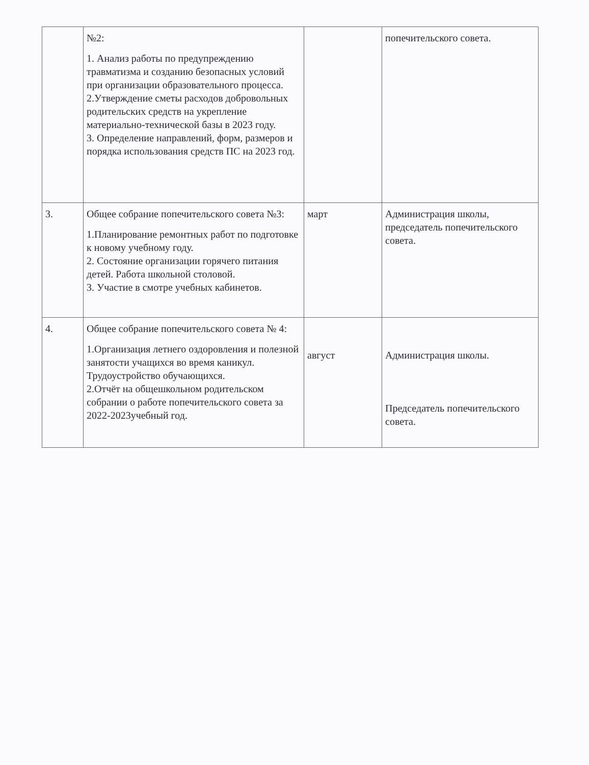| | №2: 1. Анализ работы по предупреждению травматизма и созданию безопасных условий при организации образовательного процесса. 2.Утверждение сметы расходов добровольных родительских средств на укрепление материально-технической базы в 2023 году. 3. Определение направлений, форм, размеров и порядка использования средств ПС на 2023 год. | | попечительского совета. |
| 3. | Общее собрание попечительского совета №3: 1.Планирование ремонтных работ по подготовке к новому учебному году. 2. Состояние организации горячего питания детей. Работа школьной столовой. 3. Участие в смотре учебных кабинетов. | март | Администрация школы, председатель попечительского совета. |
| 4. | Общее собрание попечительского совета № 4: 1.Организация летнего оздоровления и полезной занятости учащихся во время каникул. Трудоустройство обучающихся. 2.Отчёт на общешкольном родительском собрании о работе попечительского совета за 2022-2023учебный год. | август | Администрация школы. Председатель попечительского совета. |